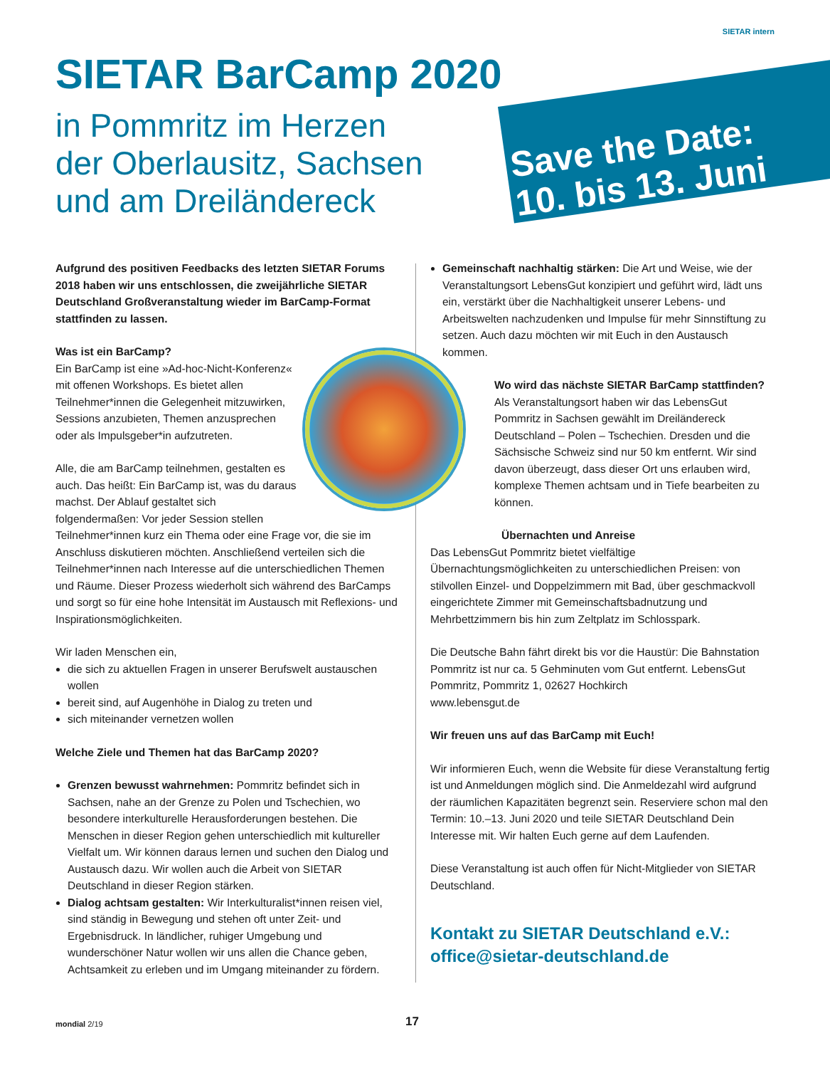SIETAR intern
SIETAR BarCamp 2020
in Pommritz im Herzen
der Oberlausitz, Sachsen
und am Dreiländereck
Save the Date:
10. bis 13. Juni
Aufgrund des positiven Feedbacks des letzten SIETAR Forums 2018 haben wir uns entschlossen, die zweijährliche SIETAR Deutschland Großveranstaltung wieder im BarCamp-Format stattfinden zu lassen.
Was ist ein BarCamp?
Ein BarCamp ist eine »Ad-hoc-Nicht-Konferenz« mit offenen Workshops. Es bietet allen Teilnehmer*innen die Gelegenheit mitzuwirken, Sessions anzubieten, Themen anzusprechen oder als Impulsgeber*in aufzutreten.
Alle, die am BarCamp teilnehmen, gestalten es auch. Das heißt: Ein BarCamp ist, was du daraus machst. Der Ablauf gestaltet sich folgendermaßen: Vor jeder Session stellen Teilnehmer*innen kurz ein Thema oder eine Frage vor, die sie im Anschluss diskutieren möchten. Anschließend verteilen sich die Teilnehmer*innen nach Interesse auf die unterschiedlichen Themen und Räume. Dieser Prozess wiederholt sich während des BarCamps und sorgt so für eine hohe Intensität im Austausch mit Reflexions- und Inspirationsmöglichkeiten.
Wir laden Menschen ein,
die sich zu aktuellen Fragen in unserer Berufswelt austauschen wollen
bereit sind, auf Augenhöhe in Dialog zu treten und
sich miteinander vernetzen wollen
Welche Ziele und Themen hat das BarCamp 2020?
Grenzen bewusst wahrnehmen: Pommritz befindet sich in Sachsen, nahe an der Grenze zu Polen und Tschechien, wo besondere interkulturelle Herausforderungen bestehen. Die Menschen in dieser Region gehen unterschiedlich mit kultureller Vielfalt um. Wir können daraus lernen und suchen den Dialog und Austausch dazu. Wir wollen auch die Arbeit von SIETAR Deutschland in dieser Region stärken.
Dialog achtsam gestalten: Wir Interkulturalist*innen reisen viel, sind ständig in Bewegung und stehen oft unter Zeit- und Ergebnisdruck. In ländlicher, ruhiger Umgebung und wunderschöner Natur wollen wir uns allen die Chance geben, Achtsamkeit zu erleben und im Umgang miteinander zu fördern.
Gemeinschaft nachhaltig stärken: Die Art und Weise, wie der Veranstaltungsort LebensGut konzipiert und geführt wird, lädt uns ein, verstärkt über die Nachhaltigkeit unserer Lebens- und Arbeitswelten nachzudenken und Impulse für mehr Sinnstiftung zu setzen. Auch dazu möchten wir mit Euch in den Austausch kommen.
Wo wird das nächste SIETAR BarCamp stattfinden?
Als Veranstaltungsort haben wir das LebensGut Pommritz in Sachsen gewählt im Dreiländereck Deutschland – Polen – Tschechien. Dresden und die Sächsische Schweiz sind nur 50 km entfernt. Wir sind davon überzeugt, dass dieser Ort uns erlauben wird, komplexe Themen achtsam und in Tiefe bearbeiten zu können.
Übernachten und Anreise
Das LebensGut Pommritz bietet vielfältige Übernachtungsmöglichkeiten zu unterschiedlichen Preisen: von stilvollen Einzel- und Doppelzimmern mit Bad, über geschmackvoll eingerichtete Zimmer mit Gemeinschaftsbadnutzung und Mehrbettzimmern bis hin zum Zeltplatz im Schlosspark.
Die Deutsche Bahn fährt direkt bis vor die Haustür: Die Bahnstation Pommritz ist nur ca. 5 Gehminuten vom Gut entfernt. LebensGut Pommritz, Pommritz 1, 02627 Hochkirch
www.lebensgut.de
Wir freuen uns auf das BarCamp mit Euch!
Wir informieren Euch, wenn die Website für diese Veranstaltung fertig ist und Anmeldungen möglich sind. Die Anmeldezahl wird aufgrund der räumlichen Kapazitäten begrenzt sein. Reserviere schon mal den Termin: 10.–13. Juni 2020 und teile SIETAR Deutschland Dein Interesse mit. Wir halten Euch gerne auf dem Laufenden.
Diese Veranstaltung ist auch offen für Nicht-Mitglieder von SIETAR Deutschland.
Kontakt zu SIETAR Deutschland e.V.:
office@sietar-deutschland.de
mondial 2/19 17